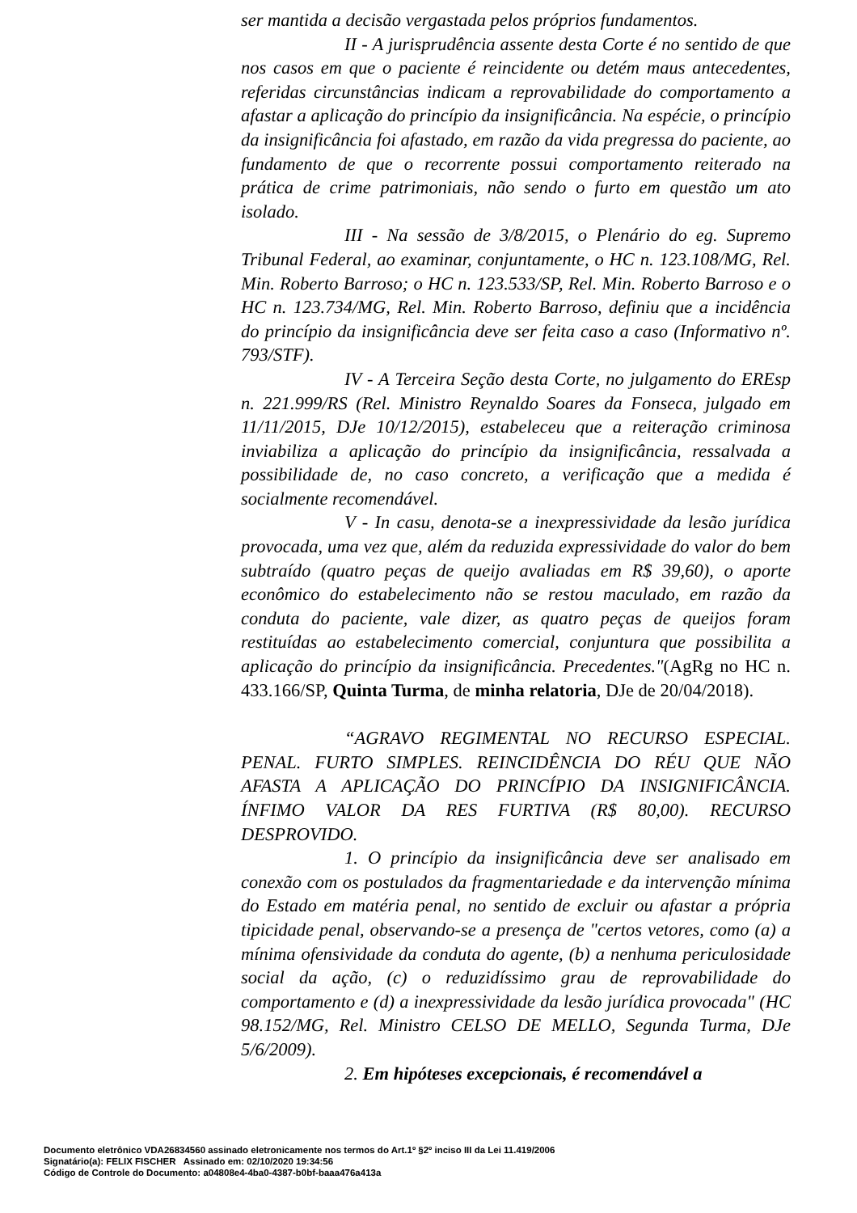ser mantida a decisão vergastada pelos próprios fundamentos.
II - A jurisprudência assente desta Corte é no sentido de que nos casos em que o paciente é reincidente ou detém maus antecedentes, referidas circunstâncias indicam a reprovabilidade do comportamento a afastar a aplicação do princípio da insignificância. Na espécie, o princípio da insignificância foi afastado, em razão da vida pregressa do paciente, ao fundamento de que o recorrente possui comportamento reiterado na prática de crime patrimoniais, não sendo o furto em questão um ato isolado.
III - Na sessão de 3/8/2015, o Plenário do eg. Supremo Tribunal Federal, ao examinar, conjuntamente, o HC n. 123.108/MG, Rel. Min. Roberto Barroso; o HC n. 123.533/SP, Rel. Min. Roberto Barroso e o HC n. 123.734/MG, Rel. Min. Roberto Barroso, definiu que a incidência do princípio da insignificância deve ser feita caso a caso (Informativo nº. 793/STF).
IV - A Terceira Seção desta Corte, no julgamento do EREsp n. 221.999/RS (Rel. Ministro Reynaldo Soares da Fonseca, julgado em 11/11/2015, DJe 10/12/2015), estabeleceu que a reiteração criminosa inviabiliza a aplicação do princípio da insignificância, ressalvada a possibilidade de, no caso concreto, a verificação que a medida é socialmente recomendável.
V - In casu, denota-se a inexpressividade da lesão jurídica provocada, uma vez que, além da reduzida expressividade do valor do bem subtraído (quatro peças de queijo avaliadas em R$ 39,60), o aporte econômico do estabelecimento não se restou maculado, em razão da conduta do paciente, vale dizer, as quatro peças de queijos foram restituídas ao estabelecimento comercial, conjuntura que possibilita a aplicação do princípio da insignificância. Precedentes."(AgRg no HC n. 433.166/SP, Quinta Turma, de minha relatoria, DJe de 20/04/2018).
“AGRAVO REGIMENTAL NO RECURSO ESPECIAL. PENAL. FURTO SIMPLES. REINCIDÊNCIA DO RÉU QUE NÃO AFASTA A APLICAÇÃO DO PRINCÍPIO DA INSIGNIFICÂNCIA. ÍNFIMO VALOR DA RES FURTIVA (R$ 80,00). RECURSO DESPROVIDO.
1. O princípio da insignificância deve ser analisado em conexão com os postulados da fragmentariedade e da intervenção mínima do Estado em matéria penal, no sentido de excluir ou afastar a própria tipicidade penal, observando-se a presença de "certos vetores, como (a) a mínima ofensividade da conduta do agente, (b) a nenhuma periculosidade social da ação, (c) o reduzidíssimo grau de reprovabilidade do comportamento e (d) a inexpressividade da lesão jurídica provocada" (HC 98.152/MG, Rel. Ministro CELSO DE MELLO, Segunda Turma, DJe 5/6/2009).
2. Em hipóteses excepcionais, é recomendável a
Documento eletrônico VDA26834560 assinado eletronicamente nos termos do Art.1º §2º inciso III da Lei 11.419/2006
Signatário(a): FELIX FISCHER Assinado em: 02/10/2020 19:34:56
Código de Controle do Documento: a04808e4-4ba0-4387-b0bf-baaa476a413a